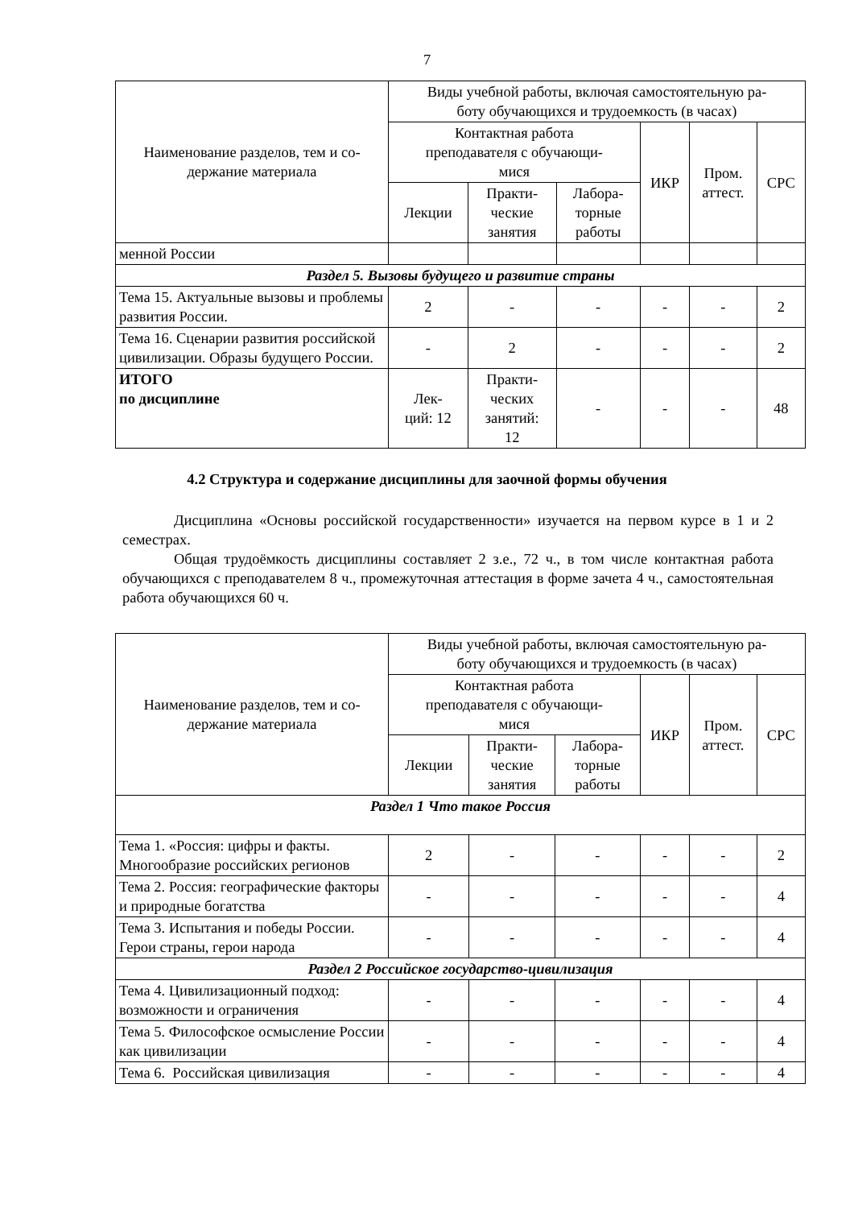7
| Наименование разделов, тем и со- держание материала | Виды учебной работы, включая самостоятельную ра- боту обучающихся и трудоемкость (в часах) | | | | | |
| --- | --- | --- | --- | --- | --- | --- |
| | Контактная работа преподавателя с обучающи- мися | | | ИКР | Пром. аттест. | СРС |
| | Лекции | Практи- ческие занятия | Лабора- торные работы | | | |
| менной России | | | | | | |
| Раздел 5. Вызовы будущего и развитие страны | | | | | | |
| Тема 15. Актуальные вызовы и проблемы развития России. | 2 | - | - | - | - | 2 |
| Тема 16. Сценарии развития российской цивилизации. Образы будущего России. | - | 2 | - | - | - | 2 |
| ИТОГО по дисциплине | Лек- ций: 12 | Практи- ческих занятий: 12 | - | - | - | 48 |
4.2 Структура и содержание дисциплины для заочной формы обучения
Дисциплина «Основы российской государственности» изучается на первом курсе в 1 и 2 семестрах.
Общая трудоёмкость дисциплины составляет 2 з.е., 72 ч., в том числе контактная работа обучающихся с преподавателем 8 ч., промежуточная аттестация в форме зачета 4 ч., самостоятельная работа обучающихся 60 ч.
| Наименование разделов, тем и со- держание материала | Виды учебной работы, включая самостоятельную ра- боту обучающихся и трудоемкость (в часах) | | | | | |
| --- | --- | --- | --- | --- | --- | --- |
| | Контактная работа преподавателя с обучающи- мися | | | ИКР | Пром. аттест. | СРС |
| | Лекции | Практи- ческие занятия | Лабора- торные работы | | | |
| Раздел 1 Что такое Россия | | | | | | |
| Тема 1. «Россия: цифры и факты. Многообразие российских регионов | 2 | - | - | - | - | 2 |
| Тема 2. Россия: географические факторы и природные богатства | - | - | - | - | - | 4 |
| Тема 3. Испытания и победы России. Герои страны, герои народа | - | - | - | - | - | 4 |
| Раздел 2 Российское государство-цивилизация | | | | | | |
| Тема 4. Цивилизационный подход: возможности и ограничения | - | - | - | - | - | 4 |
| Тема 5. Философское осмысление России как цивилизации | - | - | - | - | - | 4 |
| Тема 6. Российская цивилизация | - | - | - | - | - | 4 |